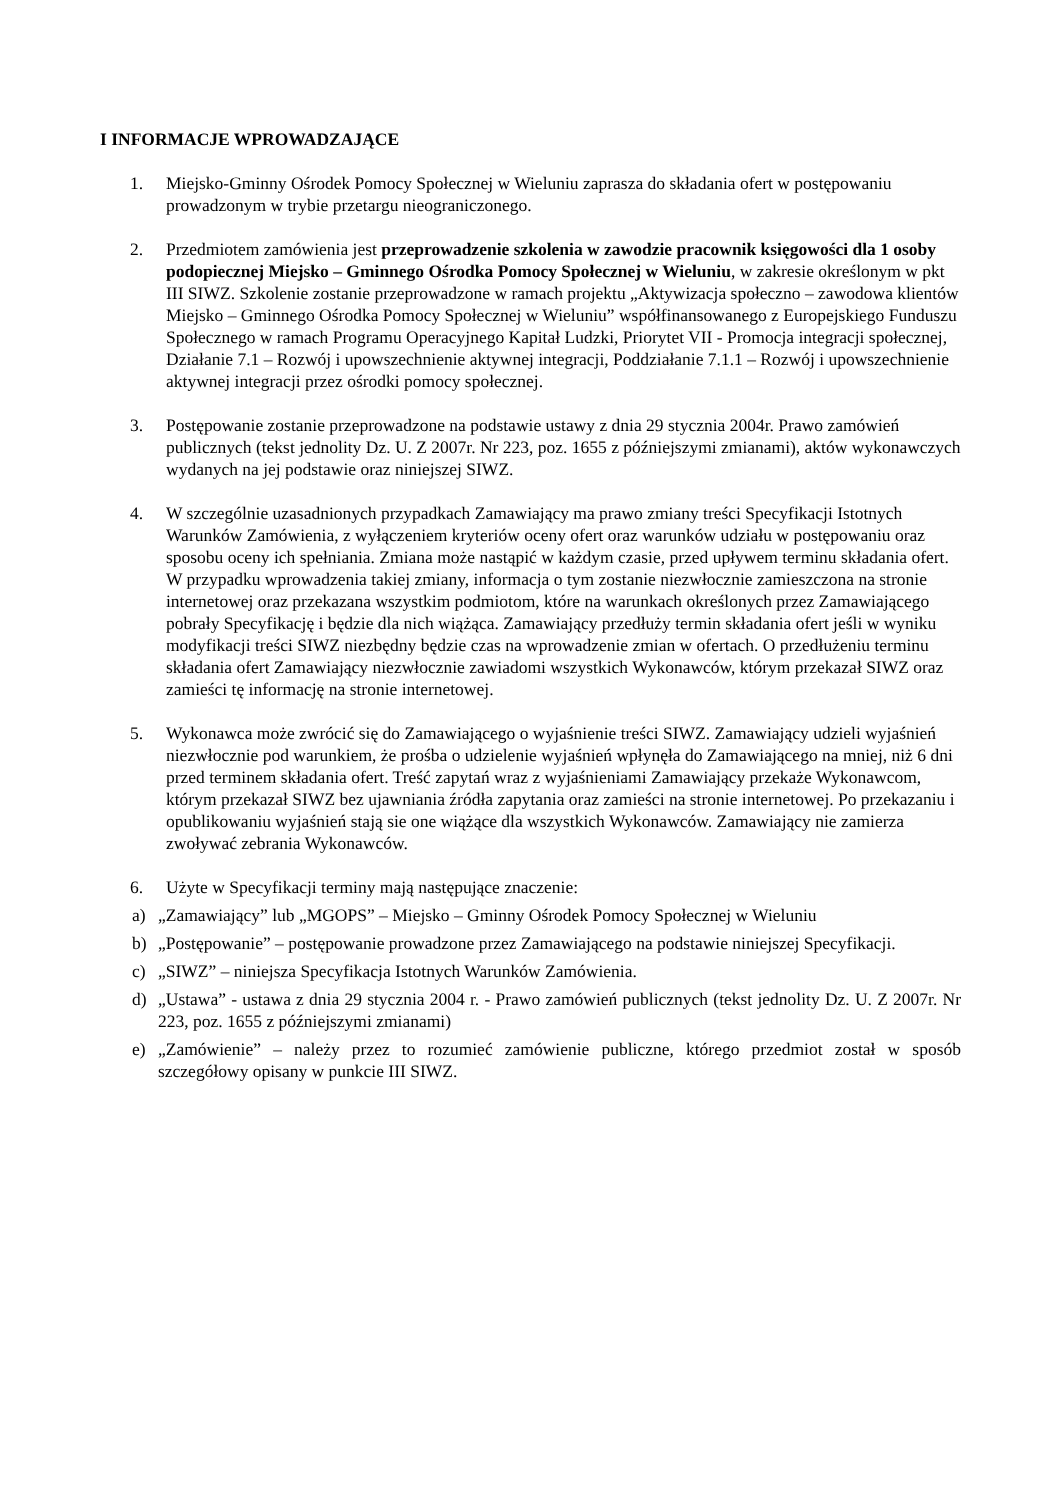I INFORMACJE WPROWADZAJĄCE
1. Miejsko-Gminny Ośrodek Pomocy Społecznej w Wieluniu zaprasza do składania ofert w postępowaniu prowadzonym w trybie przetargu nieograniczonego.
2. Przedmiotem zamówienia jest przeprowadzenie szkolenia w zawodzie pracownik księgowości dla 1 osoby podopiecznej Miejsko – Gminnego Ośrodka Pomocy Społecznej w Wieluniu, w zakresie określonym w pkt III SIWZ. Szkolenie zostanie przeprowadzone w ramach projektu „Aktywizacja społeczno – zawodowa klientów Miejsko – Gminnego Ośrodka Pomocy Społecznej w Wieluniu” współfinansowanego z Europejskiego Funduszu Społecznego w ramach Programu Operacyjnego Kapitał Ludzki, Priorytet VII - Promocja integracji społecznej, Działanie 7.1 – Rozwój i upowszechnienie aktywnej integracji, Poddziałanie 7.1.1 – Rozwój i upowszechnienie aktywnej integracji przez ośrodki pomocy społecznej.
3. Postępowanie zostanie przeprowadzone na podstawie ustawy z dnia 29 stycznia 2004r. Prawo zamówień publicznych (tekst jednolity Dz. U. Z 2007r. Nr 223, poz. 1655 z późniejszymi zmianami), aktów wykonawczych wydanych na jej podstawie oraz niniejszej SIWZ.
4. W szczególnie uzasadnionych przypadkach Zamawiający ma prawo zmiany treści Specyfikacji Istotnych Warunków Zamówienia, z wyłączeniem kryteriów oceny ofert oraz warunków udziału w postępowaniu oraz sposobu oceny ich spełniania. Zmiana może nastąpić w każdym czasie, przed upływem terminu składania ofert. W przypadku wprowadzenia takiej zmiany, informacja o tym zostanie niezwłocznie zamieszczona na stronie internetowej oraz przekazana wszystkim podmiotom, które na warunkach określonych przez Zamawiającego pobrały Specyfikację i będzie dla nich wiążąca. Zamawiający przedłuży termin składania ofert jeśli w wyniku modyfikacji treści SIWZ niezbędny będzie czas na wprowadzenie zmian w ofertach. O przedłużeniu terminu składania ofert Zamawiający niezwłocznie zawiadomi wszystkich Wykonawców, którym przekazał SIWZ oraz zamieści tę informację na stronie internetowej.
5. Wykonawca może zwrócić się do Zamawiającego o wyjaśnienie treści SIWZ. Zamawiający udzieli wyjaśnień niezwłocznie pod warunkiem, że prośba o udzielenie wyjaśnień wpłynęła do Zamawiającego na mniej, niż 6 dni przed terminem składania ofert. Treść zapytań wraz z wyjaśnieniami Zamawiający przekaże Wykonawcom, którym przekazał SIWZ bez ujawniania źródła zapytania oraz zamieści na stronie internetowej. Po przekazaniu i opublikowaniu wyjaśnień stają sie one wiążące dla wszystkich Wykonawców. Zamawiający nie zamierza zwoływać zebrania Wykonawców.
6. Użyte w Specyfikacji terminy mają następujące znaczenie:
a) „Zamawiający” lub „MGOPS” – Miejsko – Gminny Ośrodek Pomocy Społecznej w Wieluniu
b) „Postępowanie” – postępowanie prowadzone przez Zamawiającego na podstawie niniejszej Specyfikacji.
c) „SIWZ” – niniejsza Specyfikacja Istotnych Warunków Zamówienia.
d) „Ustawa” - ustawa z dnia 29 stycznia 2004 r. - Prawo zamówień publicznych (tekst jednolity Dz. U. Z 2007r. Nr 223, poz. 1655 z późniejszymi zmianami)
e) „Zamówienie” – należy przez to rozumieć zamówienie publiczne, którego przedmiot został w sposób szczegółowy opisany w punkcie III SIWZ.